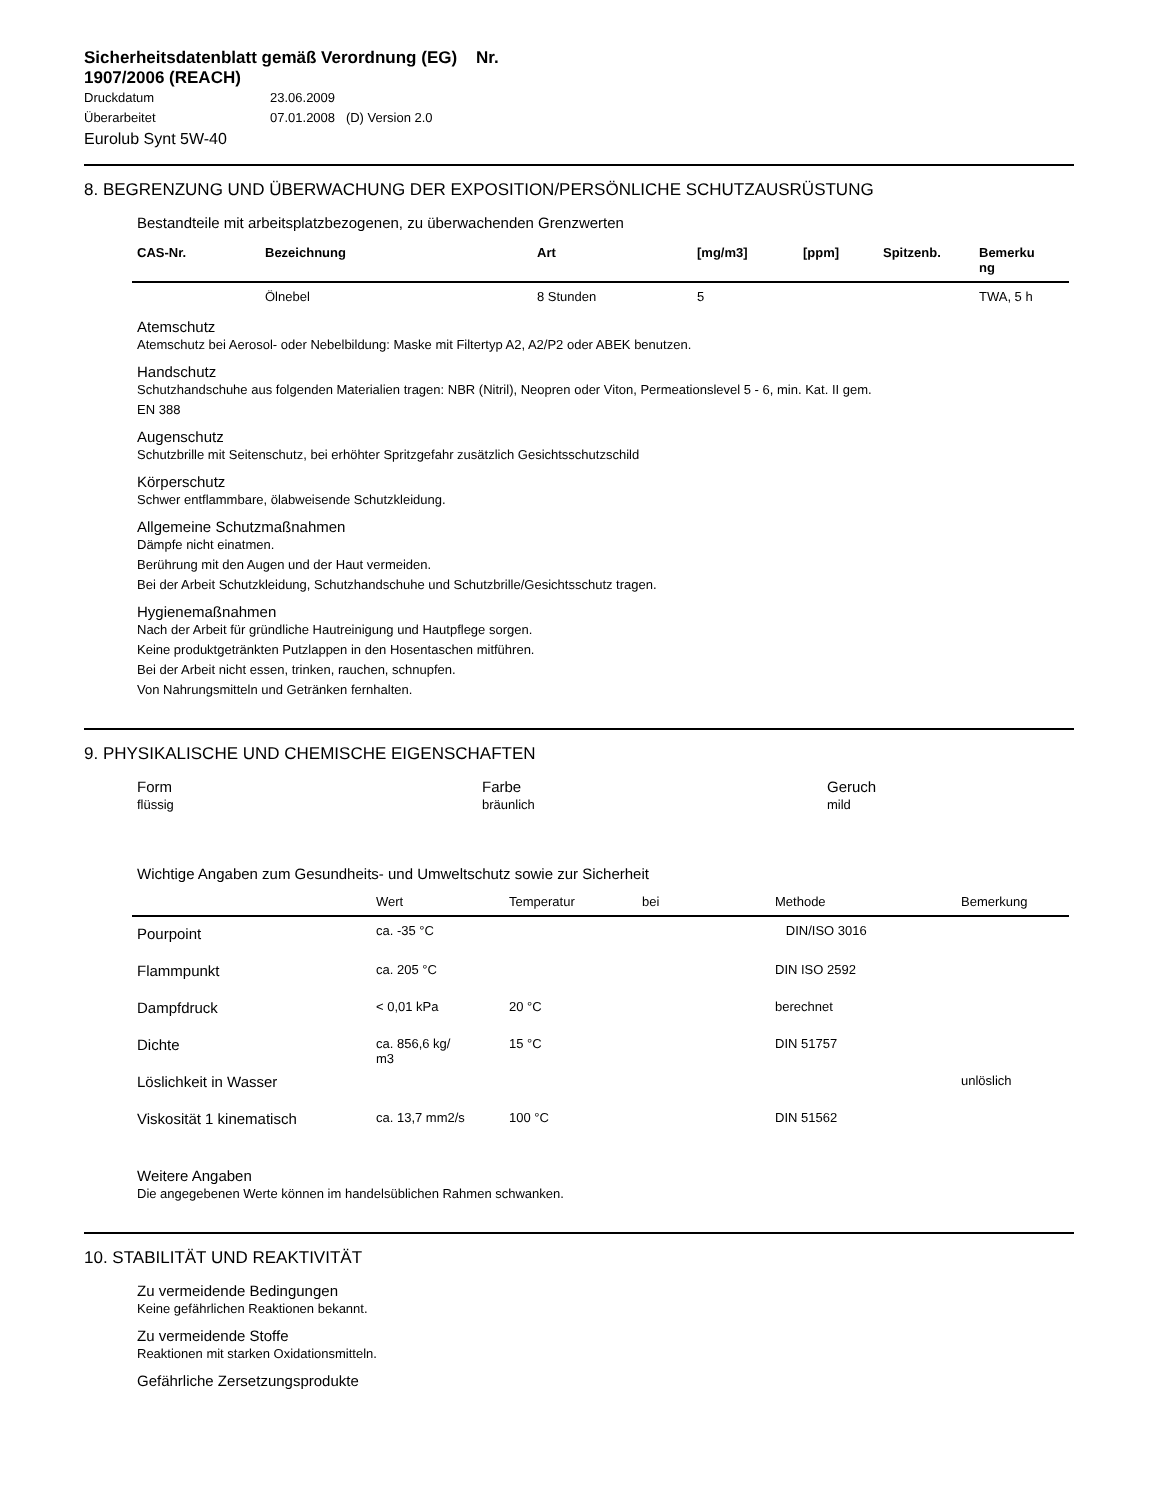Sicherheitsdatenblatt gemäß Verordnung (EG) Nr. 1907/2006 (REACH)
Druckdatum 23.06.2009
Überarbeitet 07.01.2008 (D) Version 2.0
Eurolub Synt 5W-40
8. BEGRENZUNG UND ÜBERWACHUNG DER EXPOSITION/PERSÖNLICHE SCHUTZAUSRÜSTUNG
Bestandteile mit arbeitsplatzbezogenen, zu überwachenden Grenzwerten
| CAS-Nr. | Bezeichnung | Art | [mg/m3] | [ppm] | Spitzenb. | Bemerku ng |
| --- | --- | --- | --- | --- | --- | --- |
| | Ölnebel | 8 Stunden | 5 | | | TWA, 5 h |
Atemschutz
Atemschutz bei Aerosol- oder Nebelbildung: Maske mit Filtertyp A2, A2/P2 oder ABEK benutzen.
Handschutz
Schutzhandschuhe aus folgenden Materialien tragen: NBR (Nitril), Neopren oder Viton, Permeationslevel 5 - 6, min. Kat. II gem.
EN 388
Augenschutz
Schutzbrille mit Seitenschutz, bei erhöhter Spritzgefahr zusätzlich Gesichtsschutzschild
Körperschutz
Schwer entflammbare, ölabweisende Schutzkleidung.
Allgemeine Schutzmaßnahmen
Dämpfe nicht einatmen.
Berührung mit den Augen und der Haut vermeiden.
Bei der Arbeit Schutzkleidung, Schutzhandschuhe und Schutzbrille/Gesichtsschutz tragen.
Hygienemaßnahmen
Nach der Arbeit für gründliche Hautreinigung und Hautpflege sorgen.
Keine produktgetränkten Putzlappen in den Hosentaschen mitführen.
Bei der Arbeit nicht essen, trinken, rauchen, schnupfen.
Von Nahrungsmitteln und Getränken fernhalten.
9. PHYSIKALISCHE UND CHEMISCHE EIGENSCHAFTEN
Form
flüssig
Farbe
bräunlich
Geruch
mild
Wichtige Angaben zum Gesundheits- und Umweltschutz sowie zur Sicherheit
| | Wert | Temperatur | bei | Methode | Bemerkung |
| --- | --- | --- | --- | --- | --- |
| Pourpoint | ca. -35 °C | | | DIN/ISO 3016 | |
| Flammpunkt | ca. 205 °C | | | DIN ISO 2592 | |
| Dampfdruck | < 0,01 kPa | 20 °C | | berechnet | |
| Dichte | ca. 856,6 kg/ m3 | 15 °C | | DIN 51757 | |
| Löslichkeit in Wasser | | | | | unlöslich |
| Viskosität 1 kinematisch | ca. 13,7 mm2/s | 100 °C | | DIN 51562 | |
Weitere Angaben
Die angegebenen Werte können im handelsüblichen Rahmen schwanken.
10. STABILITÄT UND REAKTIVITÄT
Zu vermeidende Bedingungen
Keine gefährlichen Reaktionen bekannt.
Zu vermeidende Stoffe
Reaktionen mit starken Oxidationsmitteln.
Gefährliche Zersetzungsprodukte